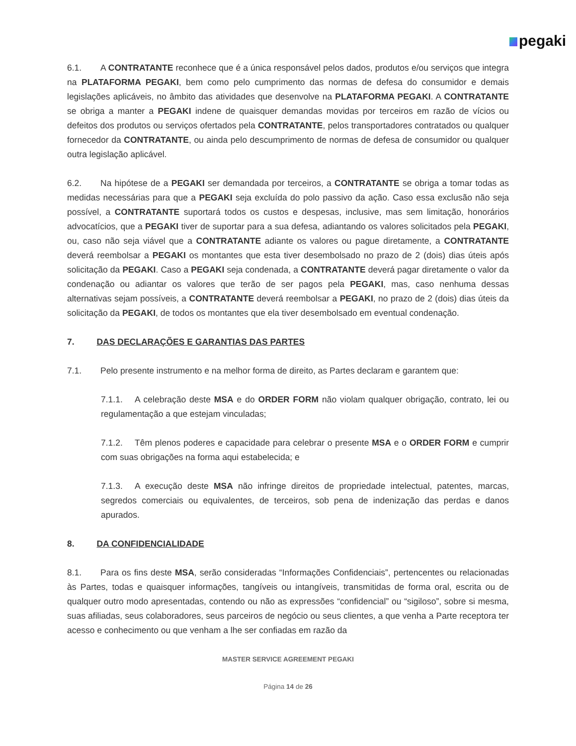pegaki
6.1. A CONTRATANTE reconhece que é a única responsável pelos dados, produtos e/ou serviços que integra na PLATAFORMA PEGAKI, bem como pelo cumprimento das normas de defesa do consumidor e demais legislações aplicáveis, no âmbito das atividades que desenvolve na PLATAFORMA PEGAKI. A CONTRATANTE se obriga a manter a PEGAKI indene de quaisquer demandas movidas por terceiros em razão de vícios ou defeitos dos produtos ou serviços ofertados pela CONTRATANTE, pelos transportadores contratados ou qualquer fornecedor da CONTRATANTE, ou ainda pelo descumprimento de normas de defesa de consumidor ou qualquer outra legislação aplicável.
6.2. Na hipótese de a PEGAKI ser demandada por terceiros, a CONTRATANTE se obriga a tomar todas as medidas necessárias para que a PEGAKI seja excluída do polo passivo da ação. Caso essa exclusão não seja possível, a CONTRATANTE suportará todos os custos e despesas, inclusive, mas sem limitação, honorários advocatícios, que a PEGAKI tiver de suportar para a sua defesa, adiantando os valores solicitados pela PEGAKI, ou, caso não seja viável que a CONTRATANTE adiante os valores ou pague diretamente, a CONTRATANTE deverá reembolsar a PEGAKI os montantes que esta tiver desembolsado no prazo de 2 (dois) dias úteis após solicitação da PEGAKI. Caso a PEGAKI seja condenada, a CONTRATANTE deverá pagar diretamente o valor da condenação ou adiantar os valores que terão de ser pagos pela PEGAKI, mas, caso nenhuma dessas alternativas sejam possíveis, a CONTRATANTE deverá reembolsar a PEGAKI, no prazo de 2 (dois) dias úteis da solicitação da PEGAKI, de todos os montantes que ela tiver desembolsado em eventual condenação.
7. DAS DECLARAÇÕES E GARANTIAS DAS PARTES
7.1. Pelo presente instrumento e na melhor forma de direito, as Partes declaram e garantem que:
7.1.1. A celebração deste MSA e do ORDER FORM não violam qualquer obrigação, contrato, lei ou regulamentação a que estejam vinculadas;
7.1.2. Têm plenos poderes e capacidade para celebrar o presente MSA e o ORDER FORM e cumprir com suas obrigações na forma aqui estabelecida; e
7.1.3. A execução deste MSA não infringe direitos de propriedade intelectual, patentes, marcas, segredos comerciais ou equivalentes, de terceiros, sob pena de indenização das perdas e danos apurados.
8. DA CONFIDENCIALIDADE
8.1. Para os fins deste MSA, serão consideradas “Informações Confidenciais”, pertencentes ou relacionadas às Partes, todas e quaisquer informações, tangíveis ou intangíveis, transmitidas de forma oral, escrita ou de qualquer outro modo apresentadas, contendo ou não as expressões “confidencial” ou “sigiloso”, sobre si mesma, suas afiliadas, seus colaboradores, seus parceiros de negócio ou seus clientes, a que venha a Parte receptora ter acesso e conhecimento ou que venham a lhe ser confiadas em razão da
MASTER SERVICE AGREEMENT PEGAKI
Página 14 de 26